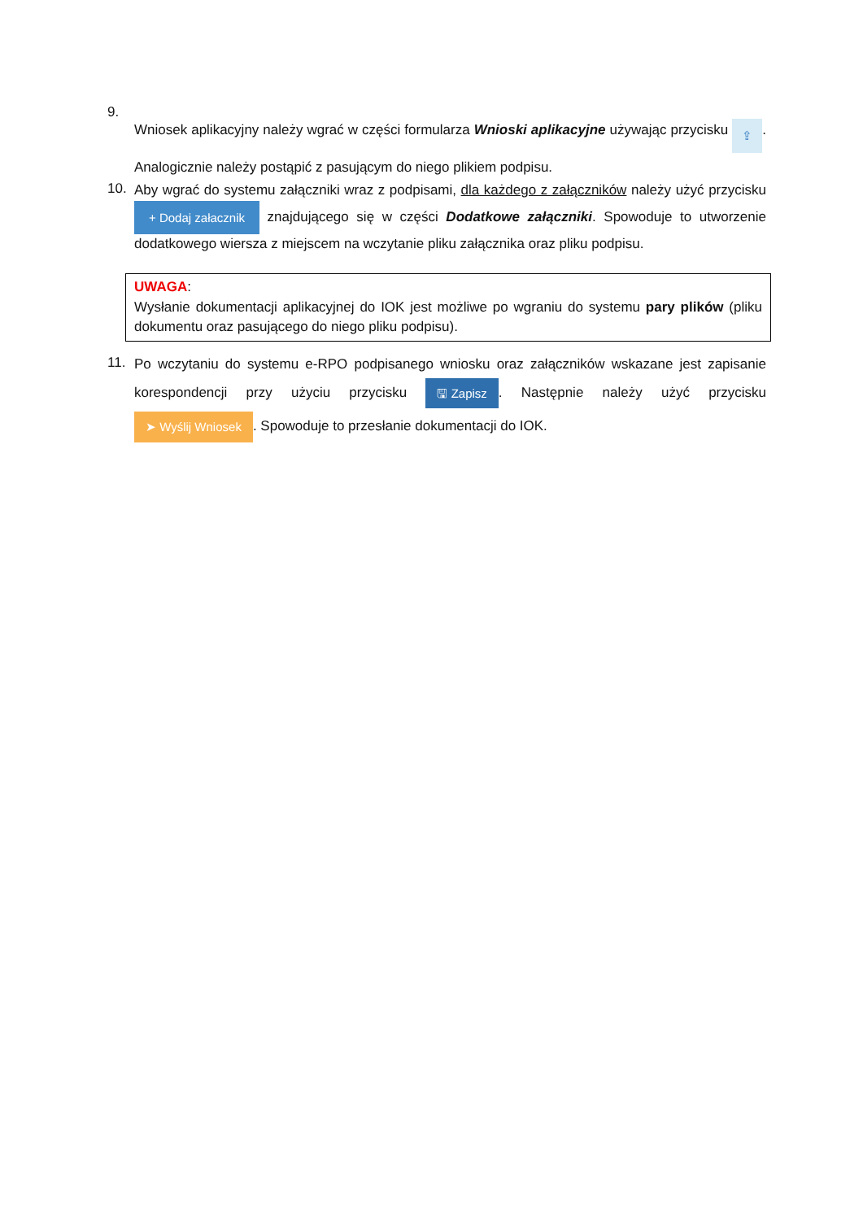9.
Wniosek aplikacyjny należy wgrać w części formularza Wnioski aplikacyjne używając przycisku ⇪. Analogicznie należy postąpić z pasującym do niego plikiem podpisu.
10.
Aby wgrać do systemu załączniki wraz z podpisami, dla każdego z załączników należy użyć przycisku + Dodaj załacznik znajdującego się w części Dodatkowe załączniki. Spowoduje to utworzenie dodatkowego wiersza z miejscem na wczytanie pliku załącznika oraz pliku podpisu.
UWAGA:
Wysłanie dokumentacji aplikacyjnej do IOK jest możliwe po wgraniu do systemu pary plików (pliku dokumentu oraz pasującego do niego pliku podpisu).
11.
Po wczytaniu do systemu e-RPO podpisanego wniosku oraz załączników wskazane jest zapisanie korespondencji przy użyciu przycisku 🖫 Zapisz. Następnie należy użyć przycisku ➤ Wyślij Wniosek. Spowoduje to przesłanie dokumentacji do IOK.